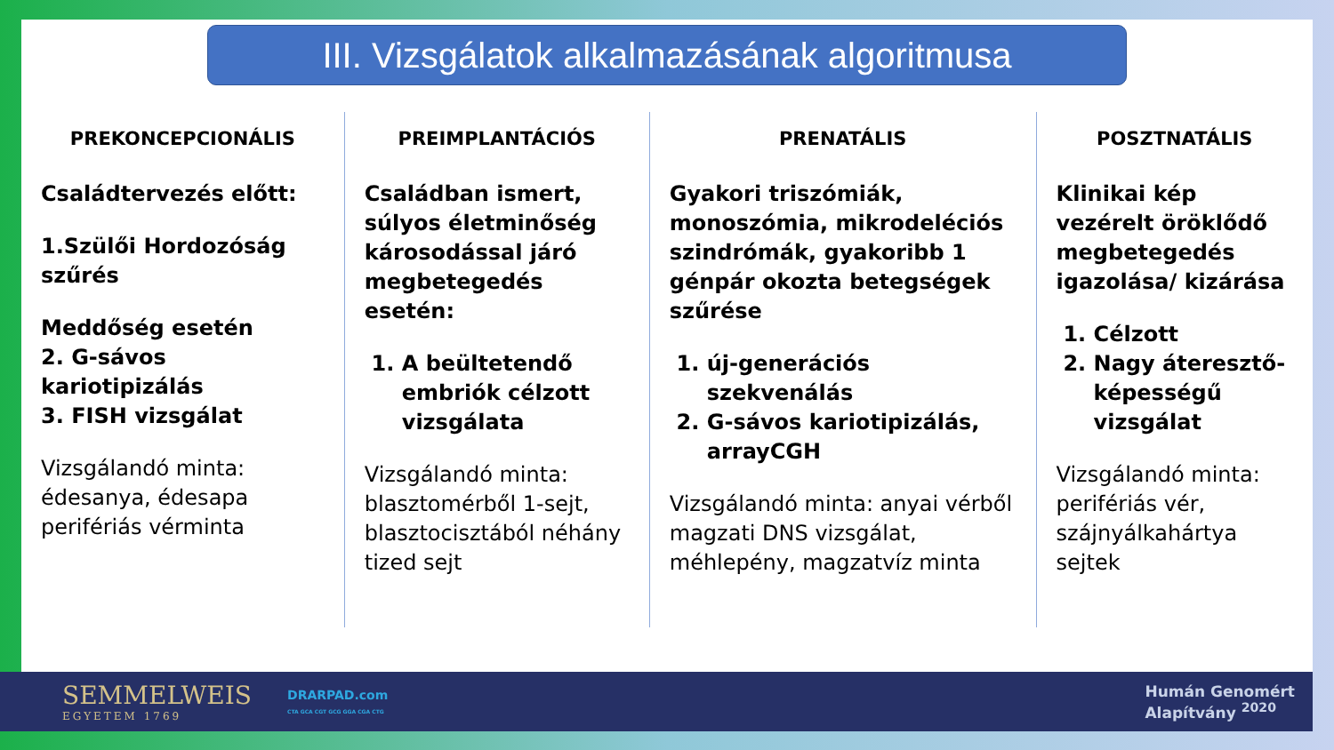III. Vizsgálatok alkalmazásának algoritmusa
PREKONCEPCIONÁLIS
Családtervezés előtt:
1.Szülői Hordozóság szűrés
Meddőség esetén
2. G-sávos kariotipizálás
3. FISH vizsgálat
Vizsgálandó minta: édesanya, édesapa perifériás vérminta
PREIMPLANTÁCIÓS
Családban ismert, súlyos életminőség károsodással járó megbetegedés esetén:
1. A beültetendő embriók célzott vizsgálata
Vizsgálandó minta: blasztomérből 1-sejt, blasztocisztából néhány tized sejt
PRENATÁLIS
Gyakori triszómiák, monoszómia, mikrodeléciós szindrómák, gyakoribb 1 génpár okozta betegségek szűrése
1. új-generációs szekvenálás
2. G-sávos kariotipizálás, arrayCGH
Vizsgálandó minta: anyai vérből magzati DNS vizsgálat, méhlepény, magzatvíz minta
POSZTNATÁLIS
Klinikai kép vezérelt öröklődő megbetegedés igazolása/ kizárása
1. Célzott
2. Nagy áteresztő-képességű vizsgálat
Vizsgálandó minta: perifériás vér, szájnyálkahártya sejtek
SEMMELWEIS
EGYETEM 1769
DRARPAD.com
CTA GCA CGT GCG GGA CGA CTG
Humán Genomért
Alapítvány <sup>2020</sup>